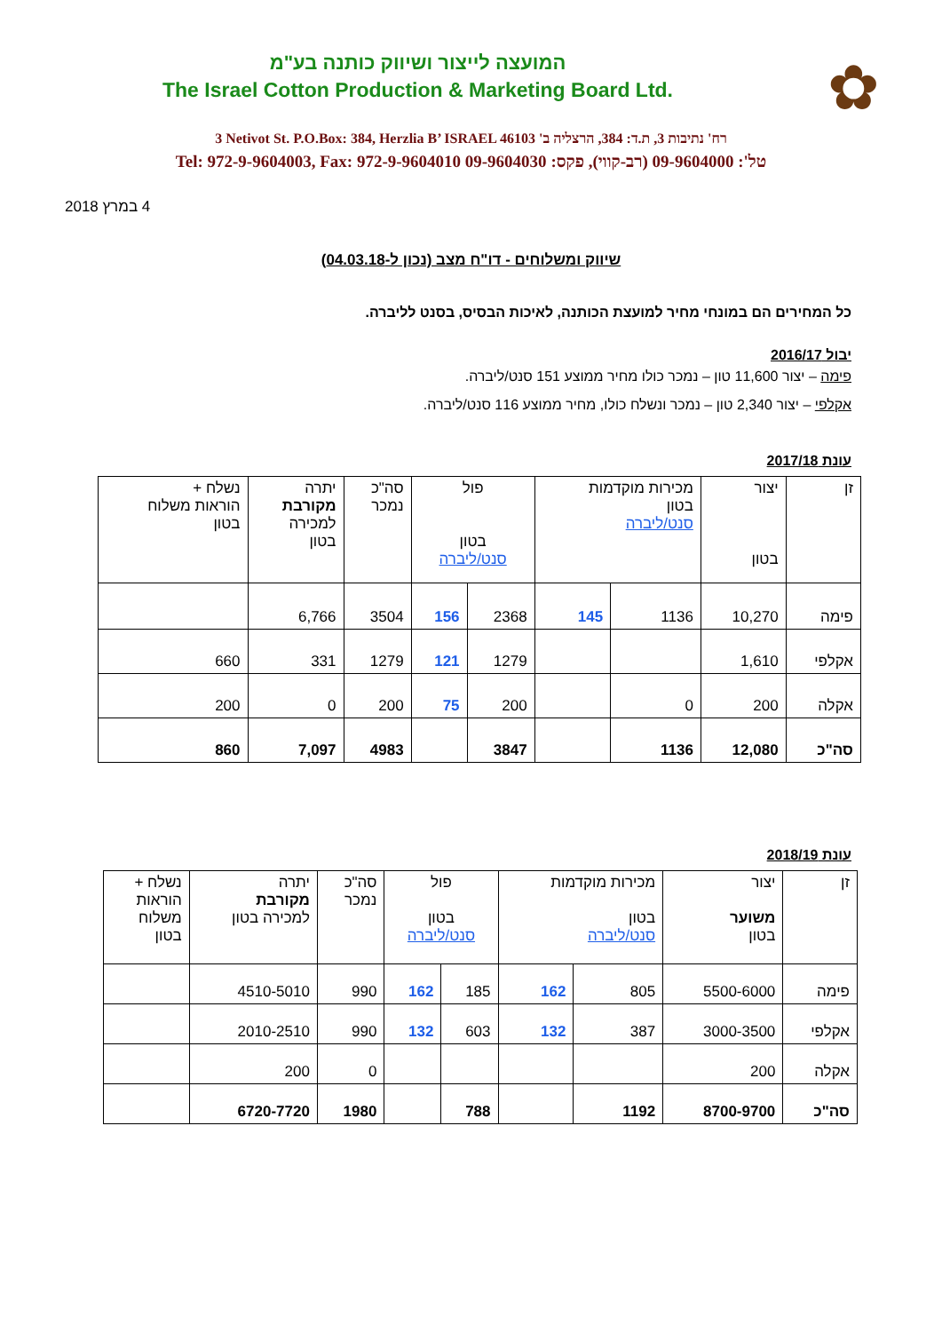✿
המועצה לייצור ושיווק כותנה בע"מ
The Israel Cotton Production & Marketing Board Ltd.
3 Netivot St. P.O.Box: 384, Herzlia B’ ISRAEL 46103 רח' נתיבות 3, ת.ד: 384, הרצליה ב'
Tel: 972-9-9604003, Fax: 972-9-9604010 טל': 09-9604000 (רב-קווי), פקס: 09-9604030
4 במרץ 2018
שיווק ומשלוחים - דו"ח מצב (נכון ל-04.03.18)
כל המחירים הם במונחי מחיר למועצת הכותנה, לאיכות הבסיס, בסנט לליברה.
יבול 2016/17
פימה – יצור 11,600 טון – נמכר כולו מחיר ממוצע 151 סנט/ליברה.
אקלפי – יצור 2,340 טון – נמכר ונשלח כולו, מחיר ממוצע 116 סנט/ליברה.
עונת 2017/18
| זן | יצור בטון | מכירות מוקדמות בטון סנט/ליברה | | פול בטון סנט/ליברה | | סה"כ נמכר | יתרה מקורבת למכירה בטון | נשלח + הוראות משלוח בטון |
| --- | --- | --- | --- | --- | --- | --- | --- | --- |
| פימה | 10,270 | 1136 | 145 | 2368 | 156 | 3504 | 6,766 | |
| אקלפי | 1,610 | | | 1279 | 121 | 1279 | 331 | 660 |
| אקלה | 200 | 0 | | 200 | 75 | 200 | 0 | 200 |
| סה"כ | 12,080 | 1136 | | 3847 | | 4983 | 7,097 | 860 |
עונת 2018/19
| זן | יצור משוער בטון | מכירות מוקדמות בטון סנט/ליברה | | פול בטון סנט/ליברה | | סה"כ נמכר | יתרה מקורבת למכירה בטון | נשלח + הוראות משלוח בטון |
| --- | --- | --- | --- | --- | --- | --- | --- | --- |
| פימה | 5500-6000 | 805 | 162 | 185 | 162 | 990 | 4510-5010 | |
| אקלפי | 3000-3500 | 387 | 132 | 603 | 132 | 990 | 2010-2510 | |
| אקלה | 200 | | | | | 0 | 200 | |
| סה"כ | 8700-9700 | 1192 | | 788 | | 1980 | 6720-7720 | |